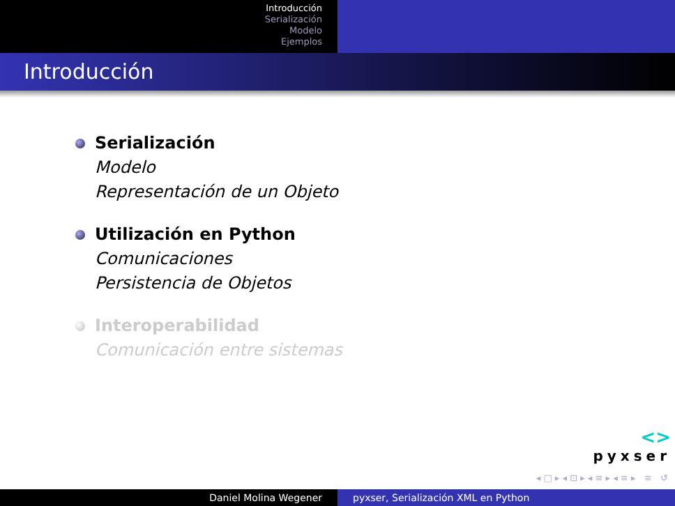Introducción
Serialización
Modelo
Ejemplos
Introducción
Serialización
Modelo
Representación de un Objeto
Utilización en Python
Comunicaciones
Persistencia de Objetos
Interoperabilidad
Comunicación entre sistemas
<>
pyxser
◂ □ ▸ ◂ ⊡ ▸ ◂ ≡ ▸ ◂ ≡ ▸ ≡ ↺
Daniel Molina Wegener pyxser, Serialización XML en Python